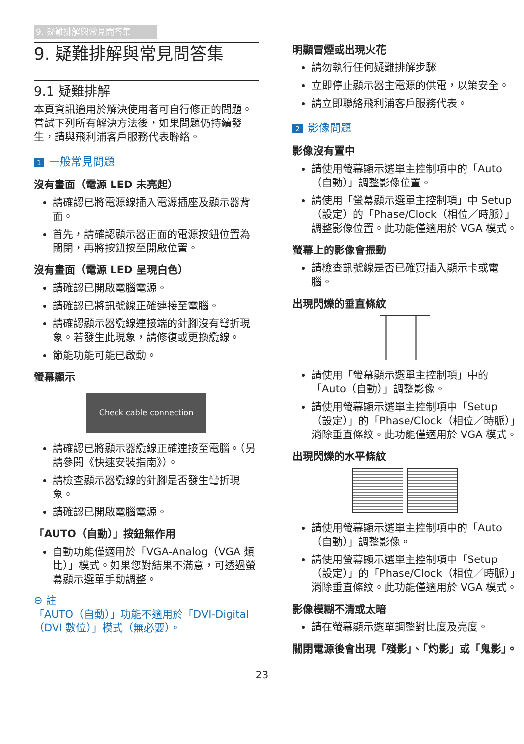9. 疑難排解與常見問答集
9. 疑難排解與常見問答集
9.1 疑難排解
本頁資訊適用於解決使用者可自行修正的問題。嘗試下列所有解決方法後，如果問題仍持續發生，請與飛利浦客戶服務代表聯絡。
1 一般常見問題
沒有畫面（電源 LED 未亮起）
請確認已將電源線插入電源插座及顯示器背面。
首先，請確認顯示器正面的電源按鈕位置為關閉，再將按鈕按至開啟位置。
沒有畫面（電源 LED 呈現白色）
請確認已開啟電腦電源。
請確認已將訊號線正確連接至電腦。
請確認顯示器纜線連接端的針腳沒有彎折現象。若發生此現象，請修復或更換纜線。
節能功能可能已啟動。
螢幕顯示
Check cable connection
請確認已將顯示器纜線正確連接至電腦。（另請參閱《快速安裝指南》）。
請檢查顯示器纜線的針腳是否發生彎折現象。
請確認已開啟電腦電源。
「AUTO（自動）」按鈕無作用
自動功能僅適用於「VGA-Analog（VGA 類比）」模式。如果您對結果不滿意，可透過螢幕顯示選單手動調整。
⊖ 註
「AUTO（自動）」功能不適用於「DVI-Digital（DVI 數位）」模式（無必要）。
明顯冒煙或出現火花
請勿執行任何疑難排解步驟
立即停止顯示器主電源的供電，以策安全。
請立即聯絡飛利浦客戶服務代表。
2 影像問題
影像沒有置中
請使用螢幕顯示選單主控制項中的「Auto（自動）」調整影像位置。
請使用「螢幕顯示選單主控制項」中 Setup（設定）的「Phase/Clock（相位／時脈）」調整影像位置。此功能僅適用於 VGA 模式。
螢幕上的影像會振動
請檢查訊號線是否已確實插入顯示卡或電腦。
出現閃爍的垂直條紋
請使用「螢幕顯示選單主控制項」中的「Auto（自動）」調整影像。
請使用螢幕顯示選單主控制項中「Setup（設定）」的「Phase/Clock（相位／時脈）」消除垂直條紋。此功能僅適用於 VGA 模式。
出現閃爍的水平條紋
請使用螢幕顯示選單主控制項中的「Auto（自動）」調整影像。
請使用螢幕顯示選單主控制項中「Setup（設定）」的「Phase/Clock（相位／時脈）」消除垂直條紋。此功能僅適用於 VGA 模式。
影像模糊不清或太暗
請在螢幕顯示選單調整對比度及亮度。
關閉電源後會出現「殘影」、「灼影」或「鬼影」。
23